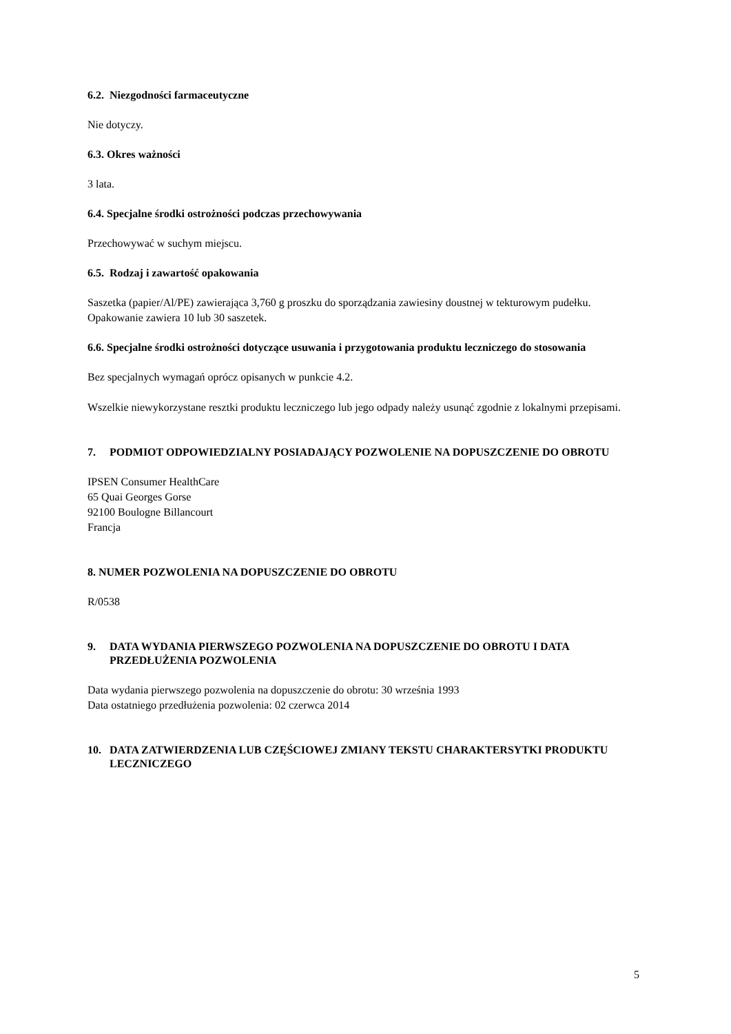6.2. Niezgodności farmaceutyczne
Nie dotyczy.
6.3. Okres ważności
3 lata.
6.4. Specjalne środki ostrożności podczas przechowywania
Przechowywać w suchym miejscu.
6.5. Rodzaj i zawartość opakowania
Saszetka (papier/Al/PE) zawierająca 3,760 g proszku do sporządzania zawiesiny doustnej w tekturowym pudełku.
Opakowanie zawiera 10 lub 30 saszetek.
6.6. Specjalne środki ostrożności dotyczące usuwania i przygotowania produktu leczniczego do stosowania
Bez specjalnych wymagań oprócz opisanych w punkcie 4.2.
Wszelkie niewykorzystane resztki produktu leczniczego lub jego odpady należy usunąć zgodnie z lokalnymi przepisami.
7. PODMIOT ODPOWIEDZIALNY POSIADAJĄCY POZWOLENIE NA DOPUSZCZENIE DO OBROTU
IPSEN Consumer HealthCare
65 Quai Georges Gorse
92100 Boulogne Billancourt
Francja
8. NUMER POZWOLENIA NA DOPUSZCZENIE DO OBROTU
R/0538
9. DATA WYDANIA PIERWSZEGO POZWOLENIA NA DOPUSZCZENIE DO OBROTU I DATA PRZEDŁUŻENIA POZWOLENIA
Data wydania pierwszego pozwolenia na dopuszczenie do obrotu: 30 września 1993
Data ostatniego przedłużenia pozwolenia: 02 czerwca 2014
10. DATA ZATWIERDZENIA LUB CZĘŚCIOWEJ ZMIANY TEKSTU CHARAKTERSYTKI PRODUKTU LECZNICZEGO
5